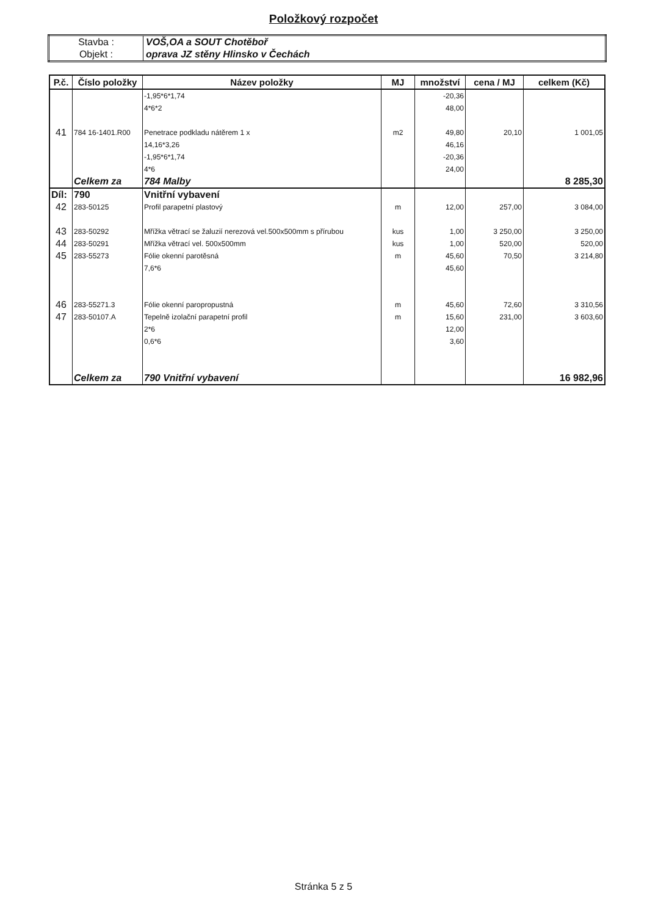Položkový rozpočet
| Stavba : | VOŠ,OA a SOUT Chotěboř |
| Objekt : | oprava JZ stěny Hlinsko v Čechách |
| P.č. | Číslo položky | Název položky | MJ | množství | cena / MJ | celkem (Kč) |
| --- | --- | --- | --- | --- | --- | --- |
| | | -1,95*6*1,74 | | -20,36 | | |
| | | 4*6*2 | | 48,00 | | |
| 41 | 784 16-1401.R00 | Penetrace podkladu nátěrem 1 x | m2 | 49,80 | 20,10 | 1 001,05 |
| | | 14,16*3,26 | | 46,16 | | |
| | | -1,95*6*1,74 | | -20,36 | | |
| | | 4*6 | | 24,00 | | |
| | Celkem za | 784 Malby | | | | 8 285,30 |
| Díl: | 790 | Vnitřní vybavení | | | | |
| 42 | 283-50125 | Profil parapetní plastový | m | 12,00 | 257,00 | 3 084,00 |
| 43 | 283-50292 | Mřížka větrací se žaluzií nerezová vel.500x500mm s přírubou | kus | 1,00 | 3 250,00 | 3 250,00 |
| 44 | 283-50291 | Mřížka větrací vel. 500x500mm | kus | 1,00 | 520,00 | 520,00 |
| 45 | 283-55273 | Fólie okenní parotěsná | m | 45,60 | 70,50 | 3 214,80 |
| | | 7,6*6 | | 45,60 | | |
| 46 | 283-55271.3 | Fólie okenní paropropustná | m | 45,60 | 72,60 | 3 310,56 |
| 47 | 283-50107.A | Tepelně izolační parapetní profil | m | 15,60 | 231,00 | 3 603,60 |
| | | 2*6 | | 12,00 | | |
| | | 0,6*6 | | 3,60 | | |
| | Celkem za | 790 Vnitřní vybavení | | | | 16 982,96 |
Stránka 5 z 5